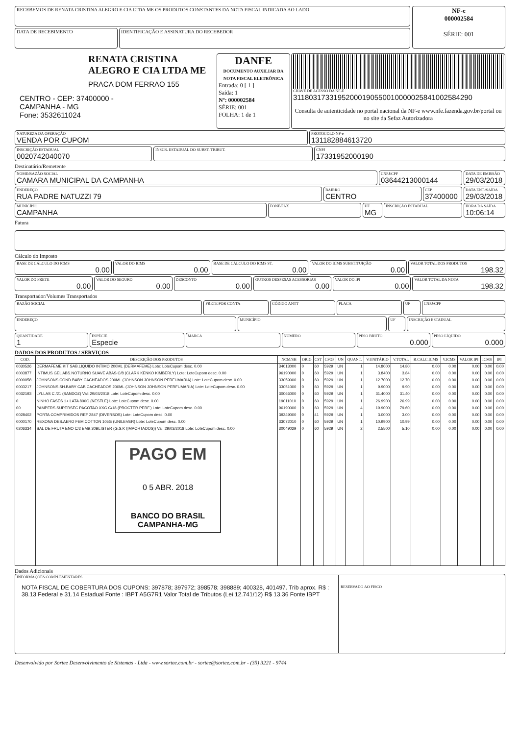RECEBEMOS DE RENATA CRISTINA ALEGRO E CIA LTDA ME OS PRODUTOS CONSTANTES DA NOTA FISCAL INDICADA AO LADO
DATA DE RECEBIMENTO IDENTIFICAÇÃO E ASSINATURA DO RECEBEDOR
NF-e
000002584
SÉRIE: 001
RENATA CRISTINA ALEGRO E CIA LTDA ME
PRACA DOM FERRAO 155
CENTRO - CEP: 37400000 -
CAMPANHA - MG
Fone: 3532611024
DANFE
DOCUMENTO AUXILIAR DA NOTA FISCAL ELETRÔNICA
Entrada: 0 [ 1 ]
Saída: 1
Nº: 000002584
SÉRIE: 001
FOLHA: 1 de 1
CHAVE DE ACESSO DA NF-E
31180317331952000190550010000025841002584290
Consulta de autenticidade no portal nacional da NF-e www.nfe.fazenda.gov.br/portal ou no site da Sefaz Autorizadora
NATUREZA DA OPERAÇÃO
VENDA POR CUPOM
PROTOCOLO NF-e
131182884613720
INSCRIÇÃO ESTADUAL
0020742040070
INSCR. ESTADUAL DO SUBST. TRIBUT.
CNPJ
17331952000190
Destinatário/Remetente
NOME/RAZÃO SOCIAL
CAMARA MUNICIPAL DA CAMPANHA
CNPJ/CPF
03644213000144
DATA DE EMISSÃO
29/03/2018
ENDEREÇO
RUA PADRE NATUZZI 79
BAIRRO
CENTRO
CEP
37400000
DATA ENT./SAÍDA
29/03/2018
MUNICÍPIO
CAMPANHA
FONE/FAX UF
MG
INSCRIÇÃO ESTADUAL HORA DA SAÍDA
10:06:14
Fatura
Cálculo do Imposto
BASE DE CÁLCULO DO ICMS
0.00
VALOR DO ICMS
0.00
BASE DE CÁLCULO DO ICMS ST.
0.00
VALOR DO ICMS SUBSTITUIÇÃO
0.00
VALOR TOTAL DOS PRODUTOS
198.32
VALOR DO FRETE
0.00
VALOR DO SEGURO
0.00
DESCONTO
0.00
OUTROS DESPESAS ACESSORIAS
0.00
VALOR DO IPI
0.00
VALOR TOTAL DA NOTA
198.32
Transportador/Volumes Transportados
RAZÃO SOCIAL
FRETE POR CONTA CÓDIGO ANTT PLACA UF CNPJ/CPF
ENDEREÇO
MUNICÍPIO UF INSCRIÇÃO ESTADUAL
QUANTIDADE
1
ESPÉCIE
Especie
MARCA NUMERO PESO BRUTO
0.000
PESO LÍQUIDO
0.000
DADOS DOS PRODUTOS / SERVIÇOS
| COD. | DESCRIÇÃO DOS PRODUTOS | NCM/SH | ORIG | CST | CFOP | UN | QUANT. | V.UNITÁRIO | V.TOTAL | B.CALC.ICMS | V.ICMS | VALOR IPI | ICMS | IPI |
| --- | --- | --- | --- | --- | --- | --- | --- | --- | --- | --- | --- | --- | --- | --- |
| 0030526 | DERMAFEME KIT SAB.LIQUIDO INTIMO 200ML (DERMAFEME) Lote: LoteCupom desc. 0.00 | 34013000 | 0 | 60 | 5929 | UN | 1 | 14.8000 | 14.80 | 0.00 | 0.00 | 0.00 | 0.00 | 0.00 |
| 0003877 | INTIMUS GEL ABS.NOTURNO SUAVE ABAS C/8 (CLARK KENKO KIMBERLY) Lote: LoteCupom desc. 0.00 | 96190000 | 0 | 60 | 5929 | UN | 1 | 3.8400 | 3.84 | 0.00 | 0.00 | 0.00 | 0.00 | 0.00 |
| 0009058 | JOHNSONS COND.BABY CACHEADOS 200ML (JOHNSON JOHNSON PERFUMARIA) Lote: LoteCupom desc. 0.00 | 33059000 | 0 | 60 | 5929 | UN | 1 | 12.7000 | 12.70 | 0.00 | 0.00 | 0.00 | 0.00 | 0.00 |
| 0003217 | JOHNSONS SH.BABY CAB.CACHEADOS 200ML (JOHNSON JOHNSON PERFUMARIA) Lote: LoteCupom desc. 0.00 | 33051000 | 0 | 60 | 5929 | UN | 1 | 9.9000 | 9.90 | 0.00 | 0.00 | 0.00 | 0.00 | 0.00 |
| 0032193 | LYLLAS C /21 (SANDOZ) Val: 29/03/2018 Lote: LoteCupom desc. 0.00 | 30066000 | 0 | 60 | 5929 | UN | 1 | 31.4000 | 31.40 | 0.00 | 0.00 | 0.00 | 0.00 | 0.00 |
| 0 | NINHO FASES 1+ LATA 800G (NESTLE) Lote: LoteCupom desc. 0.00 | 19011010 | 0 | 60 | 5929 | UN | 1 | 26.9900 | 26.99 | 0.00 | 0.00 | 0.00 | 0.00 | 0.00 |
| 00 | PAMPERS SUPERSEC PACOTAO XXG C/18 (PROCTER PERF.) Lote: LoteCupom desc. 0.00 | 96190000 | 0 | 60 | 5929 | UN | 4 | 19.9000 | 79.60 | 0.00 | 0.00 | 0.00 | 0.00 | 0.00 |
| 0028402 | PORTA COMPRIMIDOS REF 2847 (DIVERSOS) Lote: LoteCupom desc. 0.00 | 39249000 | 0 | 41 | 5929 | UN | 1 | 3.0000 | 3.00 | 0.00 | 0.00 | 0.00 | 0.00 | 0.00 |
| 0000170 | REXONA DES.AERO FEM.COTTON 105G (UNILEVER) Lote: LoteCupom desc. 0.00 | 33072010 | 0 | 60 | 5929 | UN | 1 | 10.9900 | 10.99 | 0.00 | 0.00 | 0.00 | 0.00 | 0.00 |
| 0206334 | SAL DE FRUTA ENO C/2 EMB.30BLISTER (G.S.K (IMPORTADOS)) Val: 29/03/2018 Lote: LoteCupom desc. 0.00 PAGO EM 0 5 ABR. 2018 BANCO DO BRASIL CAMPANHA-MG | 30049029 | 0 | 60 | 5929 | UN | 2 | 2.5500 | 5.10 | 0.00 | 0.00 | 0.00 | 0.00 | 0.00 |
Dados Adicionais
INFORMAÇÕES COMPLEMENTARES
NOTA FISCAL DE COBERTURA DOS CUPONS: 397878; 397972; 398578; 398889; 400328, 401497. Trib aprox. R$ : 38.13 Federal e 31.14 Estadual Fonte : IBPT A5G7R1 Valor Total de Tributos (Lei 12.741/12) R$ 13.36 Fonte IBPT
RESERVADO AO FISCO
Desenvolvido por Sortee Desenvolvimento de Sistemas - Ltda - www.sortee.com.br - sortee@sortee.com.br - (35) 3221 - 9744